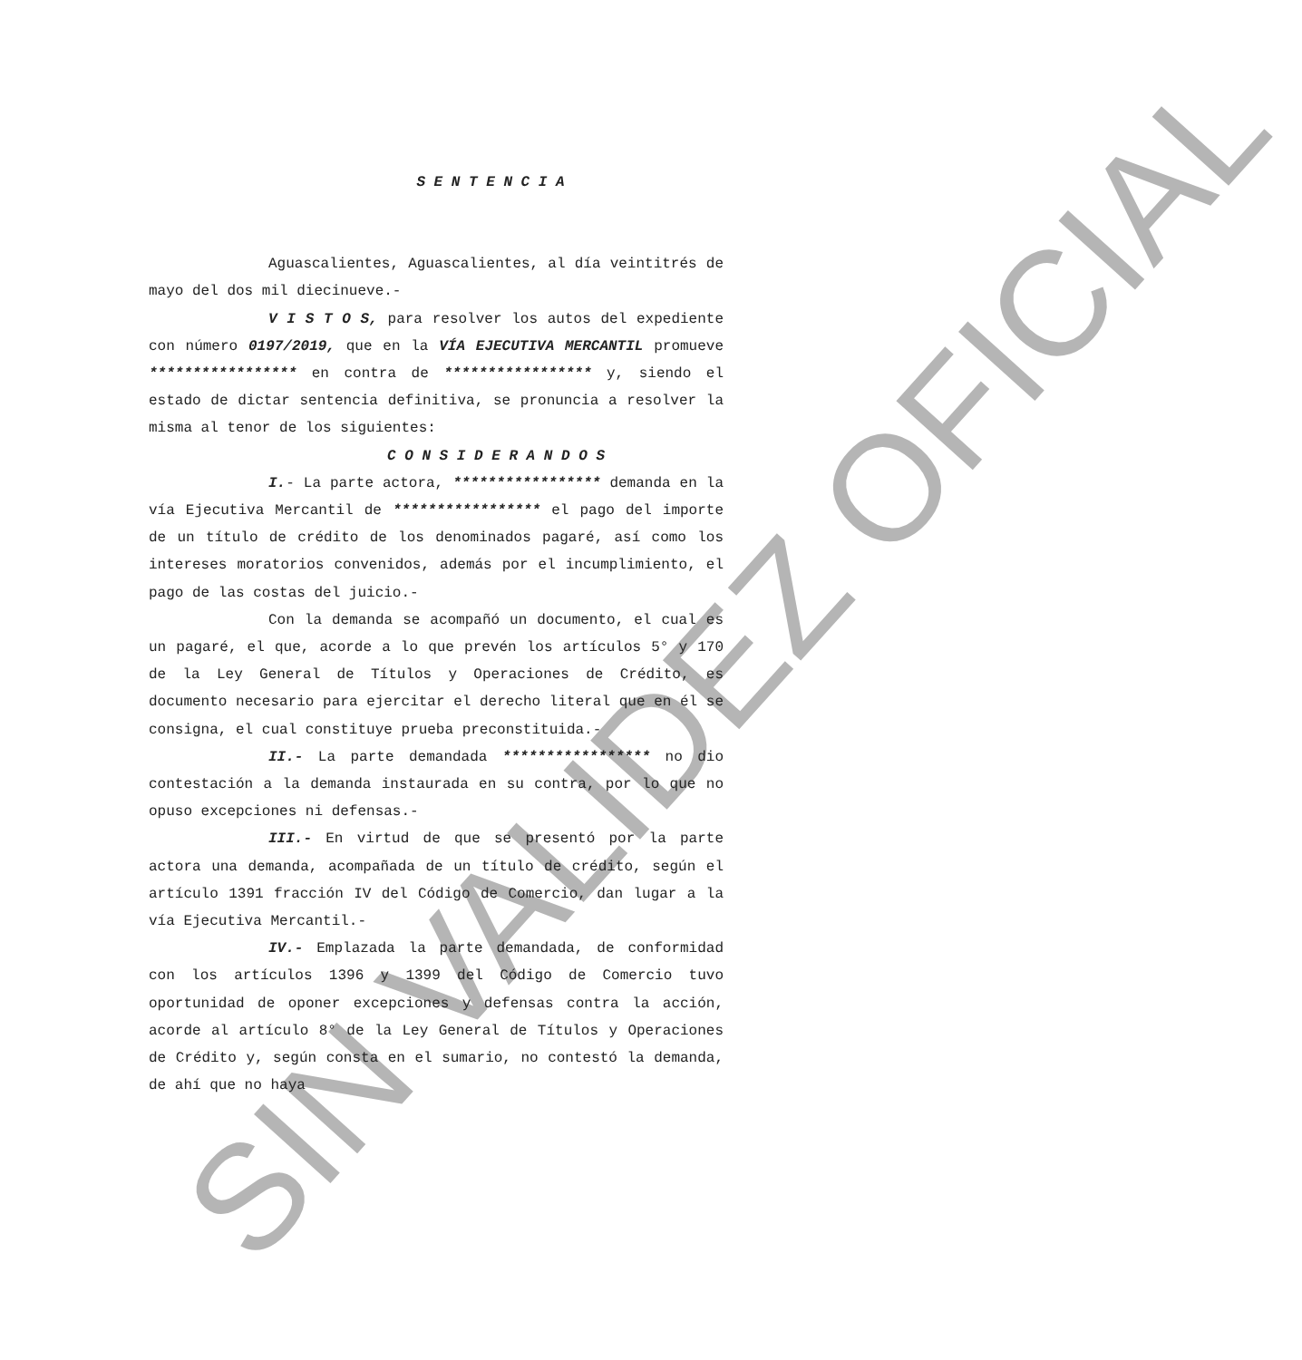SIN VALIDEZ OFICIAL
S E N T E N C I A
Aguascalientes, Aguascalientes, al día veintitrés de mayo del dos mil diecinueve.-
V I S T O S, para resolver los autos del expediente con número 0197/2019, que en la VÍA EJECUTIVA MERCANTIL promueve ***************** en contra de ***************** y, siendo el estado de dictar sentencia definitiva, se pronuncia a resolver la misma al tenor de los siguientes:
C O N S I D E R A N D O S
I.- La parte actora, ***************** demanda en la vía Ejecutiva Mercantil de ***************** el pago del importe de un título de crédito de los denominados pagaré, así como los intereses moratorios convenidos, además por el incumplimiento, el pago de las costas del juicio.-
Con la demanda se acompañó un documento, el cual es un pagaré, el que, acorde a lo que prevén los artículos 5° y 170 de la Ley General de Títulos y Operaciones de Crédito, es documento necesario para ejercitar el derecho literal que en él se consigna, el cual constituye prueba preconstituida.-
II.- La parte demandada ***************** no dio contestación a la demanda instaurada en su contra, por lo que no opuso excepciones ni defensas.-
III.- En virtud de que se presentó por la parte actora una demanda, acompañada de un título de crédito, según el artículo 1391 fracción IV del Código de Comercio, dan lugar a la vía Ejecutiva Mercantil.-
IV.- Emplazada la parte demandada, de conformidad con los artículos 1396 y 1399 del Código de Comercio tuvo oportunidad de oponer excepciones y defensas contra la acción, acorde al artículo 8° de la Ley General de Títulos y Operaciones de Crédito y, según consta en el sumario, no contestó la demanda, de ahí que no haya